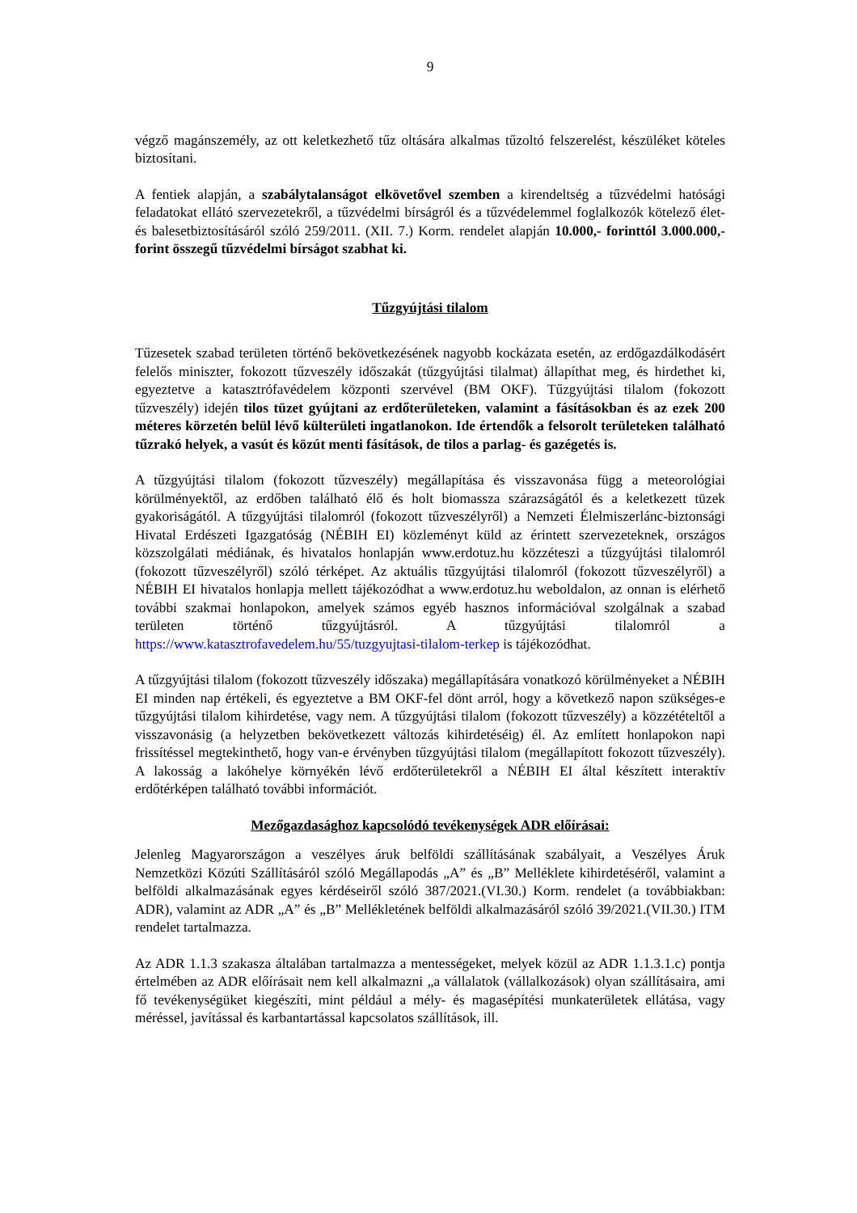9
végző magánszemély, az ott keletkezhető tűz oltására alkalmas tűzoltó felszerelést, készüléket köteles biztosítani.
A fentiek alapján, a szabálytalanságot elkövetővel szemben a kirendeltség a tűzvédelmi hatósági feladatokat ellátó szervezetekről, a tűzvédelmi bírságról és a tűzvédelemmel foglalkozók kötelező élet- és balesetbiztosításáról szóló 259/2011. (XII. 7.) Korm. rendelet alapján 10.000,- forinttól 3.000.000,- forint összegű tűzvédelmi bírságot szabhat ki.
Tűzgyújtási tilalom
Tűzesetek szabad területen történő bekövetkezésének nagyobb kockázata esetén, az erdőgazdálkodásért felelős miniszter, fokozott tűzveszély időszakát (tűzgyújtási tilalmat) állapíthat meg, és hirdethet ki, egyeztetve a katasztrófavédelem központi szervével (BM OKF). Tűzgyújtási tilalom (fokozott tűzveszély) idején tilos tüzet gyújtani az erdőterületeken, valamint a fásításokban és az ezek 200 méteres körzetén belül lévő külterületi ingatlanokon. Ide értendők a felsorolt területeken található tűzrakó helyek, a vasút és közút menti fásítások, de tilos a parlag- és gazégetés is.
A tűzgyújtási tilalom (fokozott tűzveszély) megállapítása és visszavonása függ a meteorológiai körülményektől, az erdőben található élő és holt biomassza szárazságától és a keletkezett tüzek gyakoriságától. A tűzgyújtási tilalomról (fokozott tűzveszélyről) a Nemzeti Élelmiszerlánc-biztonsági Hivatal Erdészeti Igazgatóság (NÉBIH EI) közleményt küld az érintett szervezeteknek, országos közszolgálati médiának, és hivatalos honlapján www.erdotuz.hu közzéteszi a tűzgyújtási tilalomról (fokozott tűzveszélyről) szóló térképet. Az aktuális tűzgyújtási tilalomról (fokozott tűzveszélyről) a NÉBIH EI hivatalos honlapja mellett tájékozódhat a www.erdotuz.hu weboldalon, az onnan is elérhető további szakmai honlapokon, amelyek számos egyéb hasznos információval szolgálnak a szabad területen történő tűzgyújtásról. A tűzgyújtási tilalomról a https://www.katasztrofavedelem.hu/55/tuzgyujtasi-tilalom-terkep is tájékozódhat.
A tűzgyújtási tilalom (fokozott tűzveszély időszaka) megállapítására vonatkozó körülményeket a NÉBIH EI minden nap értékeli, és egyeztetve a BM OKF-fel dönt arról, hogy a következő napon szükséges-e tűzgyújtási tilalom kihirdetése, vagy nem. A tűzgyújtási tilalom (fokozott tűzveszély) a közzétételtől a visszavonásig (a helyzetben bekövetkezett változás kihirdetéséig) él. Az említett honlapokon napi frissítéssel megtekinthető, hogy van-e érvényben tűzgyújtási tilalom (megállapított fokozott tűzveszély). A lakosság a lakóhelye környékén lévő erdőterületekről a NÉBIH EI által készített interaktív erdőtérképen található további információt.
Mezőgazdasághoz kapcsolódó tevékenységek ADR előírásai:
Jelenleg Magyarországon a veszélyes áruk belföldi szállításának szabályait, a Veszélyes Áruk Nemzetközi Közúti Szállításáról szóló Megállapodás „A” és „B” Melléklete kihirdetéséről, valamint a belföldi alkalmazásának egyes kérdéseiről szóló 387/2021.(VI.30.) Korm. rendelet (a továbbiakban: ADR), valamint az ADR „A” és „B” Mellékletének belföldi alkalmazásáról szóló 39/2021.(VII.30.) ITM rendelet tartalmazza.
Az ADR 1.1.3 szakasza általában tartalmazza a mentességeket, melyek közül az ADR 1.1.3.1.c) pontja értelmében az ADR előírásait nem kell alkalmazni „a vállalatok (vállalkozások) olyan szállításaira, ami fő tevékenységüket kiegészíti, mint például a mély- és magasépítési munkaterületek ellátása, vagy méréssel, javítással és karbantartással kapcsolatos szállítások, ill.